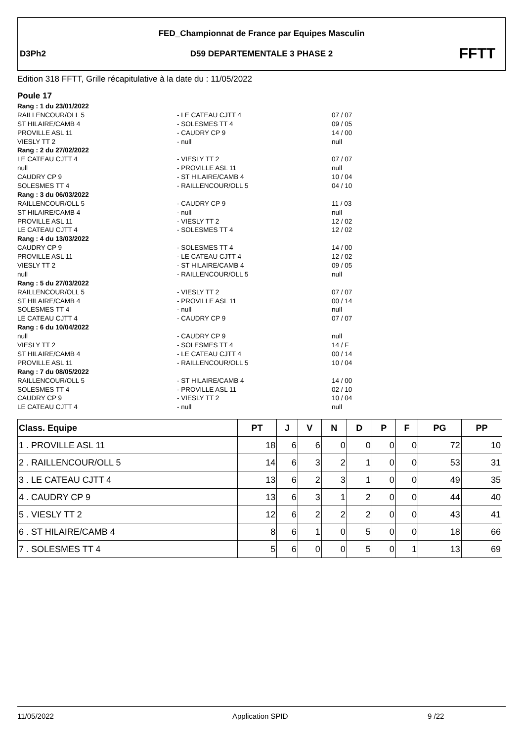FED_Championnat de France par Equipes Masculin
D3Ph2
D59 DEPARTEMENTALE 3 PHASE 2 FFTT
Edition 318 FFTT, Grille récapitulative à la date du : 11/05/2022
Poule 17
Rang : 1 du 23/01/2022
RAILLENCOUR/OLL 5 - LE CATEAU CJTT 4 07 / 07
ST HILAIRE/CAMB 4 - SOLESMES TT 4 09 / 05
PROVILLE ASL 11 - CAUDRY CP 9 14 / 00
VIESLY TT 2 - null null
Rang : 2 du 27/02/2022
LE CATEAU CJTT 4 - VIESLY TT 2 07 / 07
null - PROVILLE ASL 11 null
CAUDRY CP 9 - ST HILAIRE/CAMB 4 10 / 04
SOLESMES TT 4 - RAILLENCOUR/OLL 5 04 / 10
Rang : 3 du 06/03/2022
RAILLENCOUR/OLL 5 - CAUDRY CP 9 11 / 03
ST HILAIRE/CAMB 4 - null null
PROVILLE ASL 11 - VIESLY TT 2 12 / 02
LE CATEAU CJTT 4 - SOLESMES TT 4 12 / 02
Rang : 4 du 13/03/2022
CAUDRY CP 9 - SOLESMES TT 4 14 / 00
PROVILLE ASL 11 - LE CATEAU CJTT 4 12 / 02
VIESLY TT 2 - ST HILAIRE/CAMB 4 09 / 05
null - RAILLENCOUR/OLL 5 null
Rang : 5 du 27/03/2022
RAILLENCOUR/OLL 5 - VIESLY TT 2 07 / 07
ST HILAIRE/CAMB 4 - PROVILLE ASL 11 00 / 14
SOLESMES TT 4 - null null
LE CATEAU CJTT 4 - CAUDRY CP 9 07 / 07
Rang : 6 du 10/04/2022
null - CAUDRY CP 9 null
VIESLY TT 2 - SOLESMES TT 4 14 / F
ST HILAIRE/CAMB 4 - LE CATEAU CJTT 4 00 / 14
PROVILLE ASL 11 - RAILLENCOUR/OLL 5 10 / 04
Rang : 7 du 08/05/2022
RAILLENCOUR/OLL 5 - ST HILAIRE/CAMB 4 14 / 00
SOLESMES TT 4 - PROVILLE ASL 11 02 / 10
CAUDRY CP 9 - VIESLY TT 2 10 / 04
LE CATEAU CJTT 4 - null null
| Class. Equipe | PT | J | V | N | D | P | F | PG | PP |
| --- | --- | --- | --- | --- | --- | --- | --- | --- | --- |
| 1 . PROVILLE ASL 11 | 18 | 6 | 6 | 0 | 0 | 0 | 0 | 72 | 10 |
| 2 . RAILLENCOUR/OLL 5 | 14 | 6 | 3 | 2 | 1 | 0 | 0 | 53 | 31 |
| 3 . LE CATEAU CJTT 4 | 13 | 6 | 2 | 3 | 1 | 0 | 0 | 49 | 35 |
| 4 . CAUDRY CP 9 | 13 | 6 | 3 | 1 | 2 | 0 | 0 | 44 | 40 |
| 5 . VIESLY TT 2 | 12 | 6 | 2 | 2 | 2 | 0 | 0 | 43 | 41 |
| 6 . ST HILAIRE/CAMB 4 | 8 | 6 | 1 | 0 | 5 | 0 | 0 | 18 | 66 |
| 7 . SOLESMES TT 4 | 5 | 6 | 0 | 0 | 5 | 0 | 1 | 13 | 69 |
11/05/2022 Application SPID 9 /22